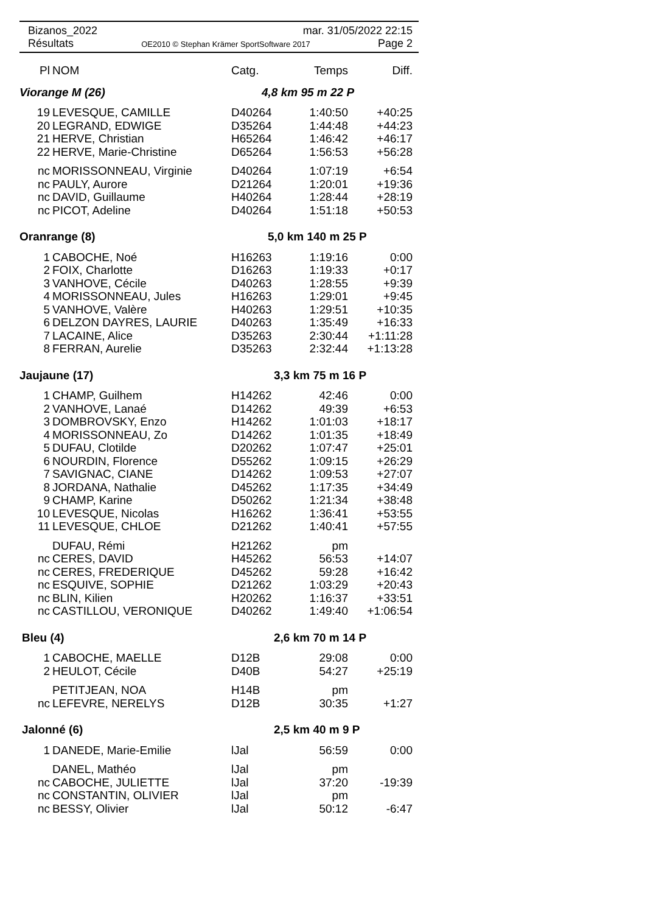Bizanos_2022 mar. 31/05/2022 22:15
Résultats OE2010 © Stephan Krämer SportSoftware 2017 Page 2
| Pl | NOM | Catg. | Temps | Diff. |
| --- | --- | --- | --- | --- |
| Viorange M (26) | | 4,8 km 95 m 22 P | | |
| 19 | LEVESQUE, CAMILLE | D40264 | 1:40:50 | +40:25 |
| 20 | LEGRAND, EDWIGE | D35264 | 1:44:48 | +44:23 |
| 21 | HERVE, Christian | H65264 | 1:46:42 | +46:17 |
| 22 | HERVE, Marie-Christine | D65264 | 1:56:53 | +56:28 |
| nc | MORISSONNEAU, Virginie | D40264 | 1:07:19 | +6:54 |
| nc | PAULY, Aurore | D21264 | 1:20:01 | +19:36 |
| nc | DAVID, Guillaume | H40264 | 1:28:44 | +28:19 |
| nc | PICOT, Adeline | D40264 | 1:51:18 | +50:53 |
| Oranrange (8) | | 5,0 km 140 m 25 P | | |
| 1 | CABOCHE, Noé | H16263 | 1:19:16 | 0:00 |
| 2 | FOIX, Charlotte | D16263 | 1:19:33 | +0:17 |
| 3 | VANHOVE, Cécile | D40263 | 1:28:55 | +9:39 |
| 4 | MORISSONNEAU, Jules | H16263 | 1:29:01 | +9:45 |
| 5 | VANHOVE, Valère | H40263 | 1:29:51 | +10:35 |
| 6 | DELZON DAYRES, LAURIE | D40263 | 1:35:49 | +16:33 |
| 7 | LACAINE, Alice | D35263 | 2:30:44 | +1:11:28 |
| 8 | FERRAN, Aurelie | D35263 | 2:32:44 | +1:13:28 |
| Jaujaune (17) | | 3,3 km 75 m 16 P | | |
| 1 | CHAMP, Guilhem | H14262 | 42:46 | 0:00 |
| 2 | VANHOVE, Lanaé | D14262 | 49:39 | +6:53 |
| 3 | DOMBROVSKY, Enzo | H14262 | 1:01:03 | +18:17 |
| 4 | MORISSONNEAU, Zo | D14262 | 1:01:35 | +18:49 |
| 5 | DUFAU, Clotilde | D20262 | 1:07:47 | +25:01 |
| 6 | NOURDIN, Florence | D55262 | 1:09:15 | +26:29 |
| 7 | SAVIGNAC, CIANE | D14262 | 1:09:53 | +27:07 |
| 8 | JORDANA, Nathalie | D45262 | 1:17:35 | +34:49 |
| 9 | CHAMP, Karine | D50262 | 1:21:34 | +38:48 |
| 10 | LEVESQUE, Nicolas | H16262 | 1:36:41 | +53:55 |
| 11 | LEVESQUE, CHLOE | D21262 | 1:40:41 | +57:55 |
| | DUFAU, Rémi | H21262 | pm | |
| nc | CERES, DAVID | H45262 | 56:53 | +14:07 |
| nc | CERES, FREDERIQUE | D45262 | 59:28 | +16:42 |
| nc | ESQUIVE, SOPHIE | D21262 | 1:03:29 | +20:43 |
| nc | BLIN, Kilien | H20262 | 1:16:37 | +33:51 |
| nc | CASTILLOU, VERONIQUE | D40262 | 1:49:40 | +1:06:54 |
| Bleu (4) | | 2,6 km 70 m 14 P | | |
| 1 | CABOCHE, MAELLE | D12B | 29:08 | 0:00 |
| 2 | HEULOT, Cécile | D40B | 54:27 | +25:19 |
| | PETITJEAN, NOA | H14B | pm | |
| nc | LEFEVRE, NERELYS | D12B | 30:35 | +1:27 |
| Jalonné (6) | | 2,5 km 40 m 9 P | | |
| 1 | DANEDE, Marie-Emilie | lJal | 56:59 | 0:00 |
| | DANEL, Mathéo | lJal | pm | |
| nc | CABOCHE, JULIETTE | lJal | 37:20 | -19:39 |
| nc | CONSTANTIN, OLIVIER | lJal | pm | |
| nc | BESSY, Olivier | lJal | 50:12 | -6:47 |